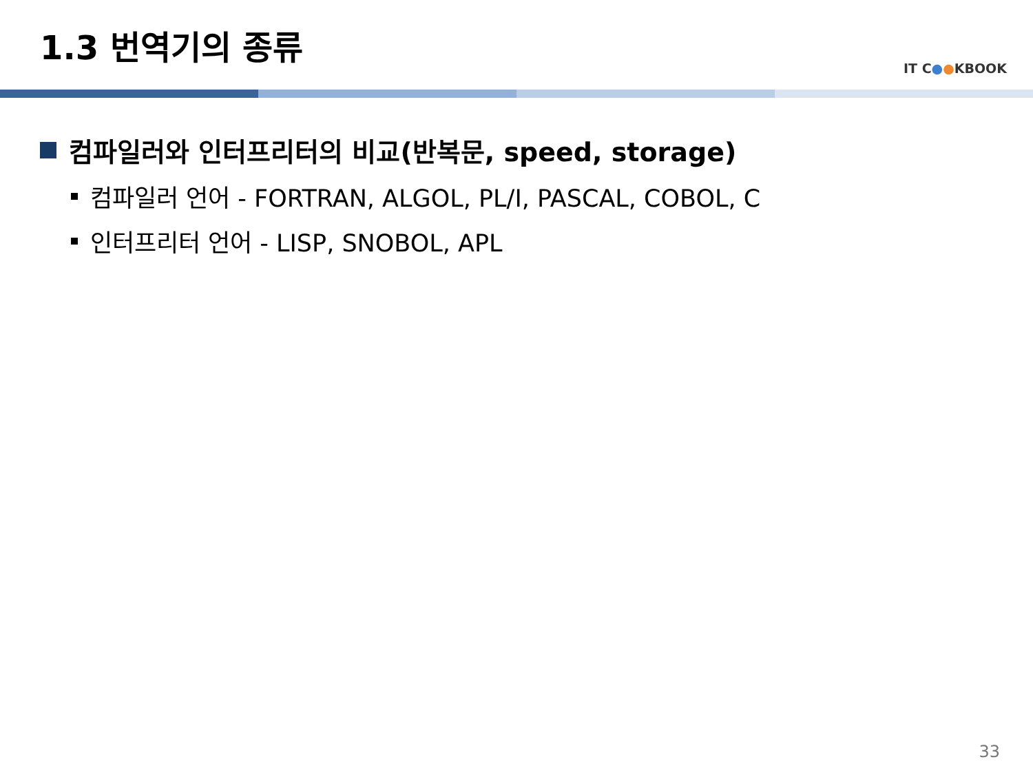1.3 번역기의 종류
IT C●●KBOOK
컴파일러와 인터프리터의 비교(반복문, speed, storage)
컴파일러 언어 - FORTRAN, ALGOL, PL/I, PASCAL, COBOL, C
인터프리터 언어 - LISP, SNOBOL, APL
33